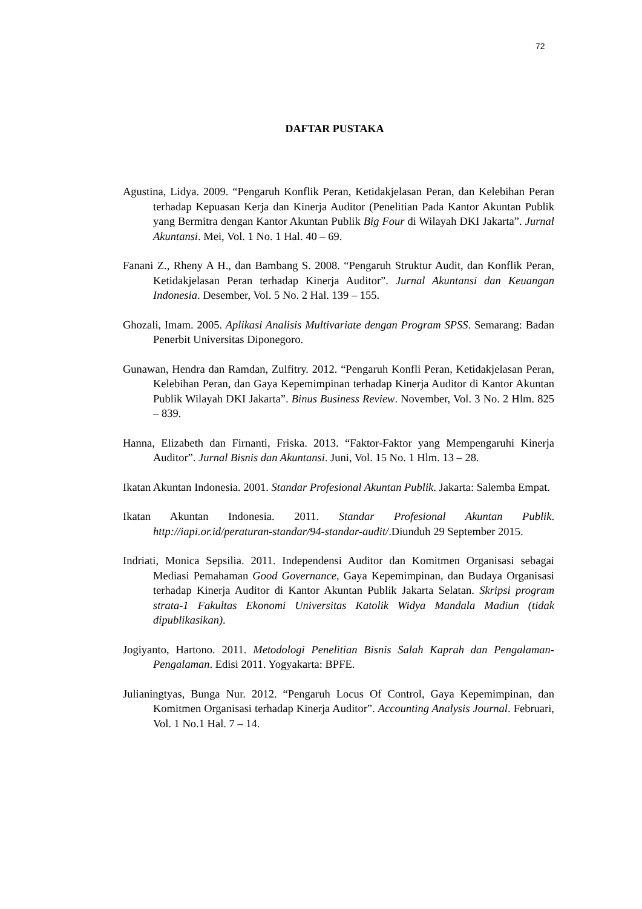72
DAFTAR PUSTAKA
Agustina, Lidya. 2009. “Pengaruh Konflik Peran, Ketidakjelasan Peran, dan Kelebihan Peran terhadap Kepuasan Kerja dan Kinerja Auditor (Penelitian Pada Kantor Akuntan Publik yang Bermitra dengan Kantor Akuntan Publik Big Four di Wilayah DKI Jakarta”. Jurnal Akuntansi. Mei, Vol. 1 No. 1 Hal. 40 – 69.
Fanani Z., Rheny A H., dan Bambang S. 2008. “Pengaruh Struktur Audit, dan Konflik Peran, Ketidakjelasan Peran terhadap Kinerja Auditor”. Jurnal Akuntansi dan Keuangan Indonesia. Desember, Vol. 5 No. 2 Hal. 139 – 155.
Ghozali, Imam. 2005. Aplikasi Analisis Multivariate dengan Program SPSS. Semarang: Badan Penerbit Universitas Diponegoro.
Gunawan, Hendra dan Ramdan, Zulfitry. 2012. “Pengaruh Konfli Peran, Ketidakjelasan Peran, Kelebihan Peran, dan Gaya Kepemimpinan terhadap Kinerja Auditor di Kantor Akuntan Publik Wilayah DKI Jakarta”. Binus Business Review. November, Vol. 3 No. 2 Hlm. 825 – 839.
Hanna, Elizabeth dan Firnanti, Friska. 2013. “Faktor-Faktor yang Mempengaruhi Kinerja Auditor”. Jurnal Bisnis dan Akuntansi. Juni, Vol. 15 No. 1 Hlm. 13 – 28.
Ikatan Akuntan Indonesia. 2001. Standar Profesional Akuntan Publik. Jakarta: Salemba Empat.
Ikatan Akuntan Indonesia. 2011. Standar Profesional Akuntan Publik. http://iapi.or.id/peraturan-standar/94-standar-audit/.Diunduh 29 September 2015.
Indriati, Monica Sepsilia. 2011. Independensi Auditor dan Komitmen Organisasi sebagai Mediasi Pemahaman Good Governance, Gaya Kepemimpinan, dan Budaya Organisasi terhadap Kinerja Auditor di Kantor Akuntan Publik Jakarta Selatan. Skripsi program strata-1 Fakultas Ekonomi Universitas Katolik Widya Mandala Madiun (tidak dipublikasikan).
Jogiyanto, Hartono. 2011. Metodologi Penelitian Bisnis Salah Kaprah dan Pengalaman-Pengalaman. Edisi 2011. Yogyakarta: BPFE.
Julianingtyas, Bunga Nur. 2012. “Pengaruh Locus Of Control, Gaya Kepemimpinan, dan Komitmen Organisasi terhadap Kinerja Auditor”. Accounting Analysis Journal. Februari, Vol. 1 No.1 Hal. 7 – 14.